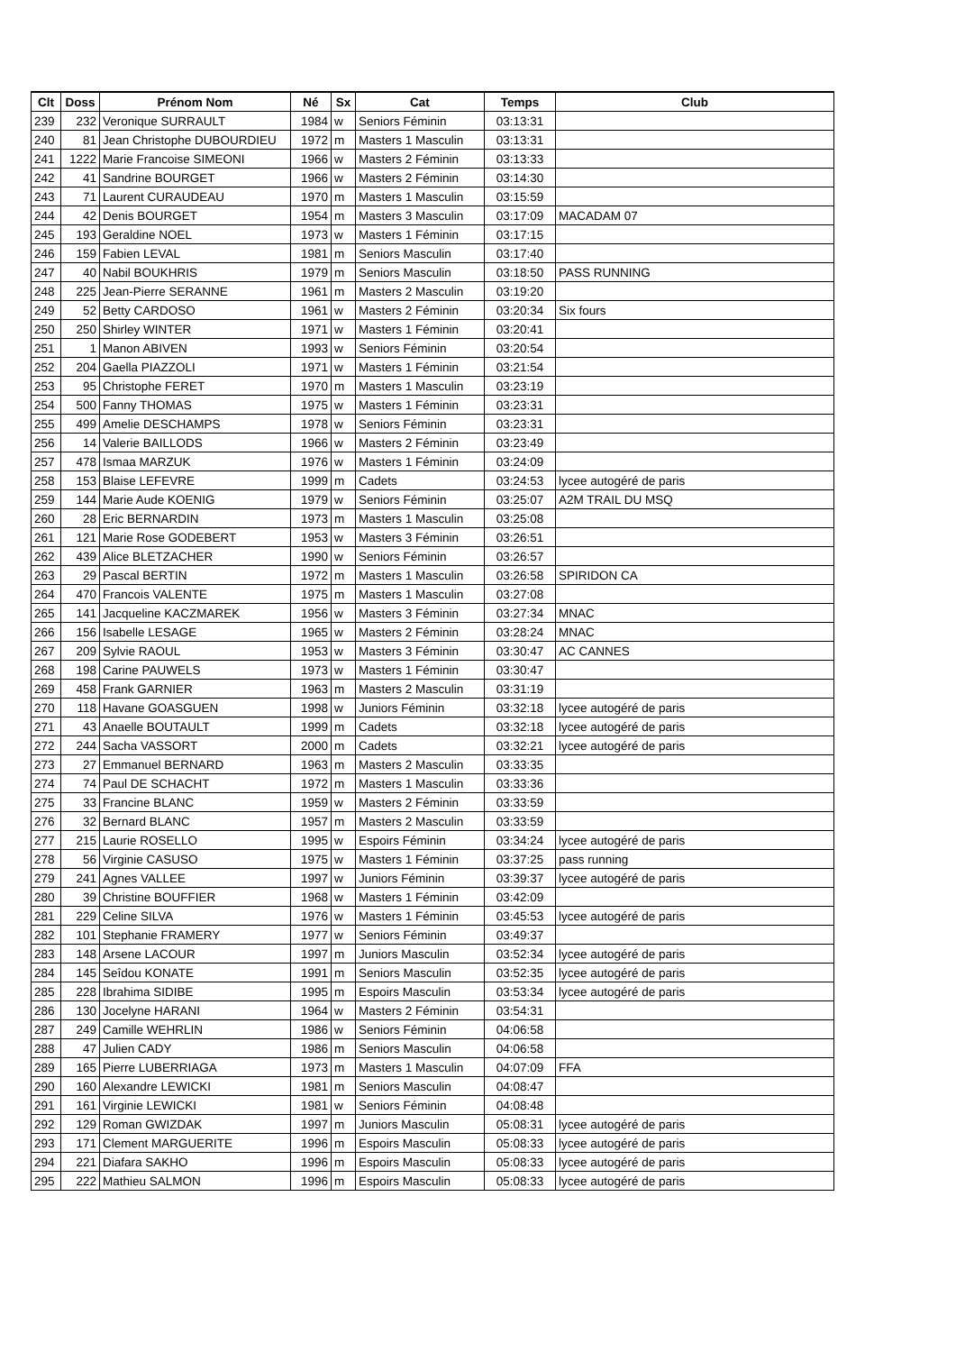| Clt | Doss | Prénom Nom | Né | Sx | Cat | Temps | Club |
| --- | --- | --- | --- | --- | --- | --- | --- |
| 239 | 232 | Veronique SURRAULT | 1984 | w | Seniors Féminin | 03:13:31 | |
| 240 | 81 | Jean Christophe DUBOURDIEU | 1972 | m | Masters 1 Masculin | 03:13:31 | |
| 241 | 1222 | Marie Francoise SIMEONI | 1966 | w | Masters 2 Féminin | 03:13:33 | |
| 242 | 41 | Sandrine BOURGET | 1966 | w | Masters 2 Féminin | 03:14:30 | |
| 243 | 71 | Laurent CURAUDEAU | 1970 | m | Masters 1 Masculin | 03:15:59 | |
| 244 | 42 | Denis BOURGET | 1954 | m | Masters 3 Masculin | 03:17:09 | MACADAM 07 |
| 245 | 193 | Geraldine NOEL | 1973 | w | Masters 1 Féminin | 03:17:15 | |
| 246 | 159 | Fabien LEVAL | 1981 | m | Seniors Masculin | 03:17:40 | |
| 247 | 40 | Nabil BOUKHRIS | 1979 | m | Seniors Masculin | 03:18:50 | PASS RUNNING |
| 248 | 225 | Jean-Pierre SERANNE | 1961 | m | Masters 2 Masculin | 03:19:20 | |
| 249 | 52 | Betty CARDOSO | 1961 | w | Masters 2 Féminin | 03:20:34 | Six fours |
| 250 | 250 | Shirley WINTER | 1971 | w | Masters 1 Féminin | 03:20:41 | |
| 251 | 1 | Manon ABIVEN | 1993 | w | Seniors Féminin | 03:20:54 | |
| 252 | 204 | Gaella PIAZZOLI | 1971 | w | Masters 1 Féminin | 03:21:54 | |
| 253 | 95 | Christophe FERET | 1970 | m | Masters 1 Masculin | 03:23:19 | |
| 254 | 500 | Fanny THOMAS | 1975 | w | Masters 1 Féminin | 03:23:31 | |
| 255 | 499 | Amelie DESCHAMPS | 1978 | w | Seniors Féminin | 03:23:31 | |
| 256 | 14 | Valerie BAILLODS | 1966 | w | Masters 2 Féminin | 03:23:49 | |
| 257 | 478 | Ismaa MARZUK | 1976 | w | Masters 1 Féminin | 03:24:09 | |
| 258 | 153 | Blaise LEFEVRE | 1999 | m | Cadets | 03:24:53 | lycee autogéré de paris |
| 259 | 144 | Marie Aude KOENIG | 1979 | w | Seniors Féminin | 03:25:07 | A2M TRAIL DU MSQ |
| 260 | 28 | Eric BERNARDIN | 1973 | m | Masters 1 Masculin | 03:25:08 | |
| 261 | 121 | Marie Rose GODEBERT | 1953 | w | Masters 3 Féminin | 03:26:51 | |
| 262 | 439 | Alice BLETZACHER | 1990 | w | Seniors Féminin | 03:26:57 | |
| 263 | 29 | Pascal BERTIN | 1972 | m | Masters 1 Masculin | 03:26:58 | SPIRIDON CA |
| 264 | 470 | Francois VALENTE | 1975 | m | Masters 1 Masculin | 03:27:08 | |
| 265 | 141 | Jacqueline KACZMAREK | 1956 | w | Masters 3 Féminin | 03:27:34 | MNAC |
| 266 | 156 | Isabelle LESAGE | 1965 | w | Masters 2 Féminin | 03:28:24 | MNAC |
| 267 | 209 | Sylvie RAOUL | 1953 | w | Masters 3 Féminin | 03:30:47 | AC CANNES |
| 268 | 198 | Carine PAUWELS | 1973 | w | Masters 1 Féminin | 03:30:47 | |
| 269 | 458 | Frank GARNIER | 1963 | m | Masters 2 Masculin | 03:31:19 | |
| 270 | 118 | Havane GOASGUEN | 1998 | w | Juniors Féminin | 03:32:18 | lycee autogéré de paris |
| 271 | 43 | Anaelle BOUTAULT | 1999 | m | Cadets | 03:32:18 | lycee autogéré de paris |
| 272 | 244 | Sacha VASSORT | 2000 | m | Cadets | 03:32:21 | lycee autogéré de paris |
| 273 | 27 | Emmanuel BERNARD | 1963 | m | Masters 2 Masculin | 03:33:35 | |
| 274 | 74 | Paul DE SCHACHT | 1972 | m | Masters 1 Masculin | 03:33:36 | |
| 275 | 33 | Francine BLANC | 1959 | w | Masters 2 Féminin | 03:33:59 | |
| 276 | 32 | Bernard BLANC | 1957 | m | Masters 2 Masculin | 03:33:59 | |
| 277 | 215 | Laurie ROSELLO | 1995 | w | Espoirs Féminin | 03:34:24 | lycee autogéré de paris |
| 278 | 56 | Virginie CASUSO | 1975 | w | Masters 1 Féminin | 03:37:25 | pass running |
| 279 | 241 | Agnes VALLEE | 1997 | w | Juniors Féminin | 03:39:37 | lycee autogéré de paris |
| 280 | 39 | Christine BOUFFIER | 1968 | w | Masters 1 Féminin | 03:42:09 | |
| 281 | 229 | Celine SILVA | 1976 | w | Masters 1 Féminin | 03:45:53 | lycee autogéré de paris |
| 282 | 101 | Stephanie FRAMERY | 1977 | w | Seniors Féminin | 03:49:37 | |
| 283 | 148 | Arsene LACOUR | 1997 | m | Juniors Masculin | 03:52:34 | lycee autogéré de paris |
| 284 | 145 | Seîdou KONATE | 1991 | m | Seniors Masculin | 03:52:35 | lycee autogéré de paris |
| 285 | 228 | Ibrahima SIDIBE | 1995 | m | Espoirs Masculin | 03:53:34 | lycee autogéré de paris |
| 286 | 130 | Jocelyne HARANI | 1964 | w | Masters 2 Féminin | 03:54:31 | |
| 287 | 249 | Camille WEHRLIN | 1986 | w | Seniors Féminin | 04:06:58 | |
| 288 | 47 | Julien CADY | 1986 | m | Seniors Masculin | 04:06:58 | |
| 289 | 165 | Pierre LUBERRIAGA | 1973 | m | Masters 1 Masculin | 04:07:09 | FFA |
| 290 | 160 | Alexandre LEWICKI | 1981 | m | Seniors Masculin | 04:08:47 | |
| 291 | 161 | Virginie LEWICKI | 1981 | w | Seniors Féminin | 04:08:48 | |
| 292 | 129 | Roman GWIZDAK | 1997 | m | Juniors Masculin | 05:08:31 | lycee autogéré de paris |
| 293 | 171 | Clement MARGUERITE | 1996 | m | Espoirs Masculin | 05:08:33 | lycee autogéré de paris |
| 294 | 221 | Diafara SAKHO | 1996 | m | Espoirs Masculin | 05:08:33 | lycee autogéré de paris |
| 295 | 222 | Mathieu SALMON | 1996 | m | Espoirs Masculin | 05:08:33 | lycee autogéré de paris |